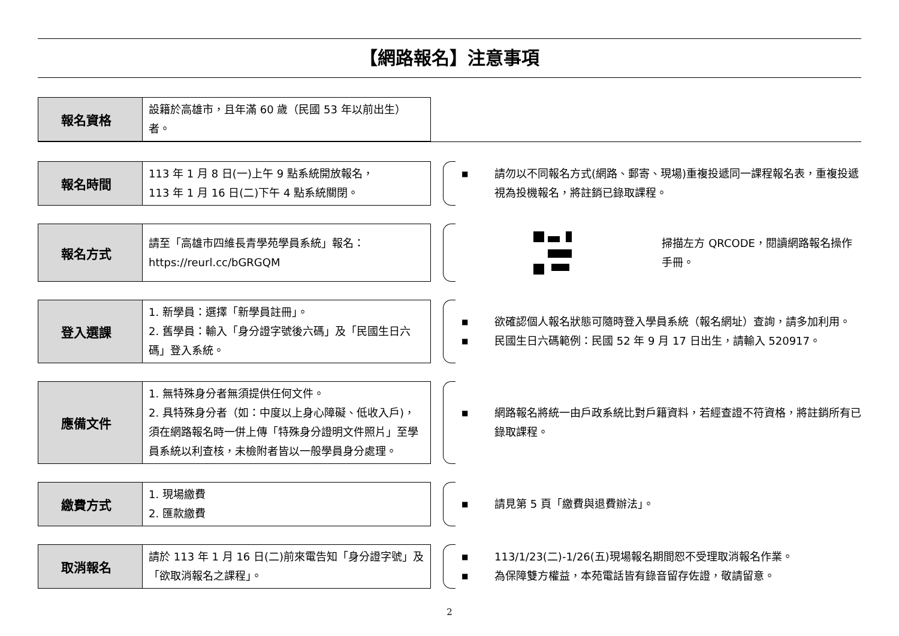【網路報名】注意事項
| 報名資格 | 設籍於高雄市，且年滿 60 歲（民國 53 年以前出生）者。 |
| 報名時間 | 113 年 1 月 8 日(一)上午 9 點系統開放報名， 113 年 1 月 16 日(二)下午 4 點系統關閉。 |
■ 請勿以不同報名方式(網路、郵寄、現場)重複投遞同一課程報名表，重複投遞視為投機報名，將註銷已錄取課程。
| 報名方式 | 請至「高雄市四維長青學苑學員系統」報名： https://reurl.cc/bGRGQM |
掃描左方 QRCODE，閱讀網路報名操作手冊。
| 登入選課 | 1. 新學員：選擇「新學員註冊」。 2. 舊學員：輸入「身分證字號後六碼」及「民國生日六碼」登入系統。 |
■ 欲確認個人報名狀態可隨時登入學員系統（報名網址）查詢，請多加利用。
■ 民國生日六碼範例：民國 52 年 9 月 17 日出生，請輸入 520917。
| 應備文件 | 1. 無特殊身分者無須提供任何文件。 2. 具特殊身分者（如：中度以上身心障礙、低收入戶)，須在網路報名時一併上傳「特殊身分證明文件照片」至學員系統以利查核，未檢附者皆以一般學員身分處理。 |
■ 網路報名將統一由戶政系統比對戶籍資料，若經查證不符資格，將註銷所有已錄取課程。
| 繳費方式 | 1. 現場繳費 2. 匯款繳費 |
■ 請見第 5 頁「繳費與退費辦法」。
| 取消報名 | 請於 113 年 1 月 16 日(二)前來電告知「身分證字號」及「欲取消報名之課程」。 |
■ 113/1/23(二)-1/26(五)現場報名期間恕不受理取消報名作業。
■ 為保障雙方權益，本苑電話皆有錄音留存佐證，敬請留意。
2